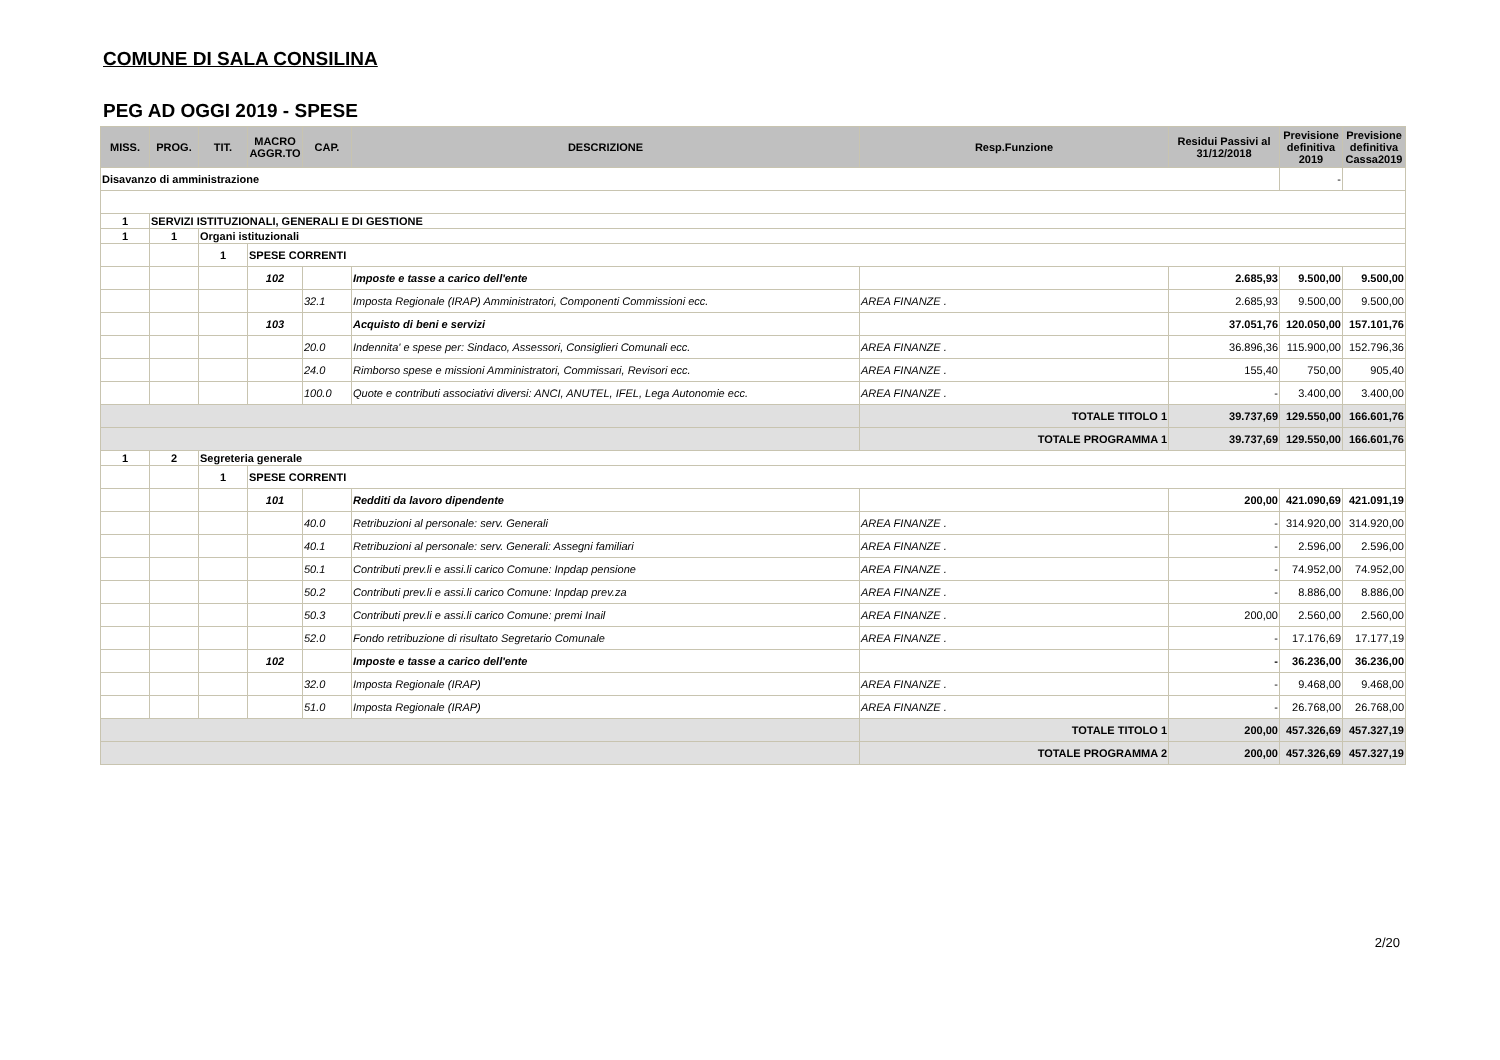COMUNE DI SALA CONSILINA
PEG AD OGGI 2019 - SPESE
| MISS. | PROG. | TIT. | MACRO AGGR.TO | CAP. | DESCRIZIONE | Resp.Funzione | Residui Passivi al 31/12/2018 | Previsione definitiva 2019 | Previsione definitiva Cassa2019 |
| --- | --- | --- | --- | --- | --- | --- | --- | --- | --- |
| Disavanzo di amministrazione | | | | | | | | - | |
| 1 | SERVIZI ISTITUZIONALI, GENERALI E DI GESTIONE | | | | | | | | |
| 1 | 1 | Organi istituzionali | | | | | | | |
| | | 1 | SPESE CORRENTI | | | | | | |
| | | | 102 | | Imposte e tasse a carico dell'ente | | 2.685,93 | 9.500,00 | 9.500,00 |
| | | | | 32.1 | Imposta Regionale (IRAP) Amministratori, Componenti Commissioni ecc. | AREA FINANZE . | 2.685,93 | 9.500,00 | 9.500,00 |
| | | | 103 | | Acquisto di beni e servizi | | 37.051,76 | 120.050,00 | 157.101,76 |
| | | | | 20.0 | Indennita' e spese per: Sindaco, Assessori, Consiglieri Comunali ecc. | AREA FINANZE . | 36.896,36 | 115.900,00 | 152.796,36 |
| | | | | 24.0 | Rimborso spese e missioni Amministratori, Commissari, Revisori ecc. | AREA FINANZE . | 155,40 | 750,00 | 905,40 |
| | | | | 100.0 | Quote e contributi associativi diversi: ANCI, ANUTEL, IFEL, Lega Autonomie ecc. | AREA FINANZE . | - | 3.400,00 | 3.400,00 |
| | | | | | | TOTALE TITOLO 1 | 39.737,69 | 129.550,00 | 166.601,76 |
| | | | | | | TOTALE PROGRAMMA 1 | 39.737,69 | 129.550,00 | 166.601,76 |
| 1 | 2 | Segreteria generale | | | | | | | |
| | | 1 | SPESE CORRENTI | | | | | | |
| | | | 101 | | Redditi da lavoro dipendente | | 200,00 | 421.090,69 | 421.091,19 |
| | | | | 40.0 | Retribuzioni al personale: serv. Generali | AREA FINANZE . | - | 314.920,00 | 314.920,00 |
| | | | | 40.1 | Retribuzioni al personale: serv. Generali: Assegni familiari | AREA FINANZE . | - | 2.596,00 | 2.596,00 |
| | | | | 50.1 | Contributi prev.li e assi.li carico Comune: Inpdap pensione | AREA FINANZE . | - | 74.952,00 | 74.952,00 |
| | | | | 50.2 | Contributi prev.li e assi.li carico Comune: Inpdap prev.za | AREA FINANZE . | - | 8.886,00 | 8.886,00 |
| | | | | 50.3 | Contributi prev.li e assi.li carico Comune: premi Inail | AREA FINANZE . | 200,00 | 2.560,00 | 2.560,00 |
| | | | | 52.0 | Fondo retribuzione di risultato Segretario Comunale | AREA FINANZE . | - | 17.176,69 | 17.177,19 |
| | | | 102 | | Imposte e tasse a carico dell'ente | | - | 36.236,00 | 36.236,00 |
| | | | | 32.0 | Imposta Regionale (IRAP) | AREA FINANZE . | - | 9.468,00 | 9.468,00 |
| | | | | 51.0 | Imposta Regionale (IRAP) | AREA FINANZE . | - | 26.768,00 | 26.768,00 |
| | | | | | | TOTALE TITOLO 1 | 200,00 | 457.326,69 | 457.327,19 |
| | | | | | | TOTALE PROGRAMMA 2 | 200,00 | 457.326,69 | 457.327,19 |
2/20